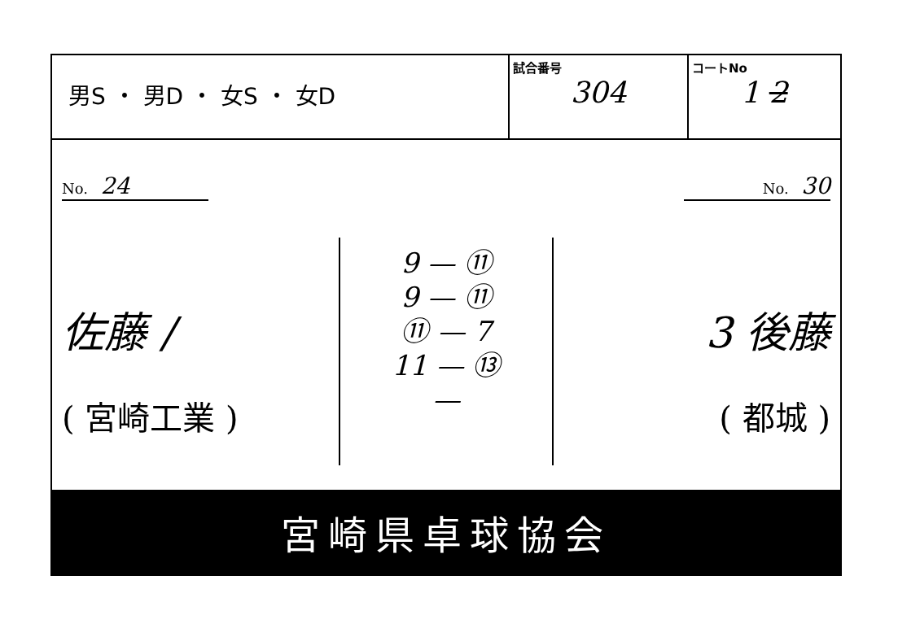| 男S ・ 男D ・ 女S ・ 女D | 試合番号 304 | コートNo 1 2 |
No. 24
佐藤 /
( 宮崎工業 )
9 — ⑪
9 — ⑪
⑪ — 7
11 — ⑬
—
No. 30
3 後藤
( 都城 )
宮崎県卓球協会